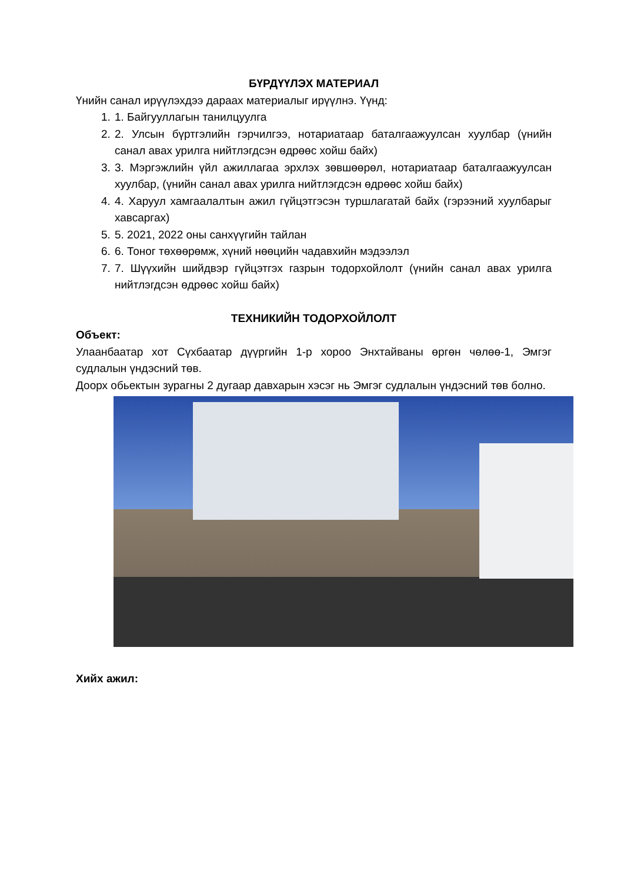БҮРДҮҮЛЭХ МАТЕРИАЛ
Үнийн санал ирүүлэхдээ дараах материалыг ирүүлнэ. Үүнд:
1. 1. Байгууллагын танилцуулга
2. 2. Улсын бүртгэлийн гэрчилгээ, нотариатаар баталгаажуулсан хуулбар (үнийн санал авах урилга нийтлэгдсэн өдрөөс хойш байх)
3. 3. Мэргэжлийн үйл ажиллагаа эрхлэх зөвшөөрөл, нотариатаар баталгаажуулсан хуулбар, (үнийн санал авах урилга нийтлэгдсэн өдрөөс хойш байх)
4. 4. Харуул хамгаалалтын ажил гүйцэтгэсэн туршлагатай байх (гэрээний хуулбарыг хавсаргах)
5. 5. 2021, 2022 оны санхүүгийн тайлан
6. 6. Тоног төхөөрөмж, хүний нөөцийн чадавхийн мэдээлэл
7. 7. Шүүхийн шийдвэр гүйцэтгэх газрын тодорхойлолт (үнийн санал авах урилга нийтлэгдсэн өдрөөс хойш байх)
ТЕХНИКИЙН ТОДОРХОЙЛОЛТ
Объект:
Улаанбаатар хот Сүхбаатар дүүргийн 1-р хороо Энхтайваны өргөн чөлөө-1, Эмгэг судлалын үндэсний төв.
Доорх обьектын зурагны 2 дугаар давхарын хэсэг нь Эмгэг судлалын үндэсний төв болно.
Хийх ажил: